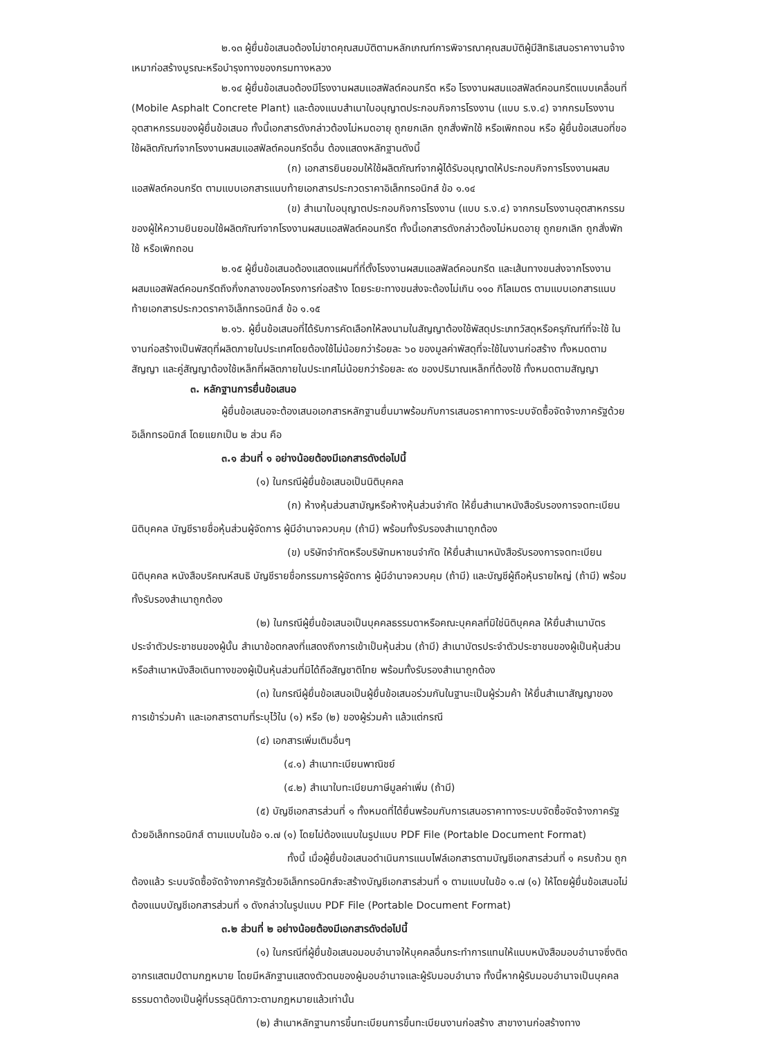๒.๑๓ ผู้ยื่นข้อเสนอต้องไม่ขาดคุณสมบัติตามหลักเกณฑ์การพิจารณาคุณสมบัติผู้มีสิทธิเสนอราคางานจ้างเหมาก่อสร้างบูรณะหรือบำรุงทางของกรมทางหลวง
๒.๑๔ ผู้ยื่นข้อเสนอต้องมีโรงงานผสมแอสฟัลต์คอนกรีต หรือ โรงงานผสมแอสฟัลต์คอนกรีตแบบเคลื่อนที่ (Mobile Asphalt Concrete Plant) และต้องแนบสำเนาใบอนุญาตประกอบกิจการโรงงาน (แบบ ร.ง.๔) จากกรมโรงงานอุตสาหกรรมของผู้ยื่นข้อเสนอ ทั้งนี้เอกสารดังกล่าวต้องไม่หมดอายุ ถูกยกเลิก ถูกสั่งพักใช้ หรือเพิกถอน หรือ ผู้ยื่นข้อเสนอที่ขอใช้ผลิตภัณฑ์จากโรงงานผสมแอสฟัลต์คอนกรีตอื่น ต้องแสดงหลักฐานดังนี้
(ก) เอกสารยินยอมให้ใช้ผลิตภัณฑ์จากผู้ได้รับอนุญาตให้ประกอบกิจการโรงงานผสมแอสฟัลต์คอนกรีต ตามแบบเอกสารแนบท้ายเอกสารประกวดราคาอิเล็กทรอนิกส์ ข้อ ๑.๑๔
(ข) สำเนาใบอนุญาตประกอบกิจการโรงงาน (แบบ ร.ง.๔) จากกรมโรงงานอุตสาหกรรมของผู้ให้ความยินยอมใช้ผลิตภัณฑ์จากโรงงานผสมแอสฟัลต์คอนกรีต ทั้งนี้เอกสารดังกล่าวต้องไม่หมดอายุ ถูกยกเลิก ถูกสั่งพักใช้ หรือเพิกถอน
๒.๑๕ ผู้ยื่นข้อเสนอต้องแสดงแผนที่ที่ตั้งโรงงานผสมแอสฟัลต์คอนกรีต และเส้นทางขนส่งจากโรงงานผสมแอสฟัลต์คอนกรีตถึงกึ่งกลางของโครงการก่อสร้าง โดยระยะทางขนส่งจะต้องไม่เกิน ๑๑๐ กิโลเมตร ตามแบบเอกสารแนบท้ายเอกสารประกวดราคาอิเล็กทรอนิกส์ ข้อ ๑.๑๕
๒.๑๖. ผู้ยื่นข้อเสนอที่ได้รับการคัดเลือกให้ลงนามในสัญญาต้องใช้พัสดุประเภทวัสดุหรือครุภัณฑ์ที่จะใช้ ในงานก่อสร้างเป็นพัสดุที่ผลิตภายในประเทศโดยต้องใช้ไม่น้อยกว่าร้อยละ ๖๐ ของมูลค่าพัสดุที่จะใช้ในงานก่อสร้าง ทั้งหมดตามสัญญา และคู่สัญญาต้องใช้เหล็กที่ผลิตภายในประเทศไม่น้อยกว่าร้อยละ ๙๐ ของปริมาณเหล็กที่ต้องใช้ ทั้งหมดตามสัญญา
๓. หลักฐานการยื่นข้อเสนอ
ผู้ยื่นข้อเสนอจะต้องเสนอเอกสารหลักฐานยื่นมาพร้อมกับการเสนอราคาทางระบบจัดซื้อจัดจ้างภาครัฐด้วยอิเล็กทรอนิกส์ โดยแยกเป็น ๒ ส่วน คือ
๓.๑ ส่วนที่ ๑ อย่างน้อยต้องมีเอกสารดังต่อไปนี้
(๑) ในกรณีผู้ยื่นข้อเสนอเป็นนิติบุคคล
(ก) ห้างหุ้นส่วนสามัญหรือห้างหุ้นส่วนจำกัด ให้ยื่นสำเนาหนังสือรับรองการจดทะเบียนนิติบุคคล บัญชีรายชื่อหุ้นส่วนผู้จัดการ ผู้มีอำนาจควบคุม (ถ้ามี) พร้อมทั้งรับรองสำเนาถูกต้อง
(ข) บริษัทจำกัดหรือบริษัทมหาชนจำกัด ให้ยื่นสำเนาหนังสือรับรองการจดทะเบียนนิติบุคคล หนังสือบริคณห์สนธิ บัญชีรายชื่อกรรมการผู้จัดการ ผู้มีอำนาจควบคุม (ถ้ามี) และบัญชีผู้ถือหุ้นรายใหญ่ (ถ้ามี) พร้อมทั้งรับรองสำเนาถูกต้อง
(๒) ในกรณีผู้ยื่นข้อเสนอเป็นบุคคลธรรมดาหรือคณะบุคคลที่มิใช่นิติบุคคล ให้ยื่นสำเนาบัตรประจำตัวประชาชนของผู้นั้น สำเนาข้อตกลงที่แสดงถึงการเข้าเป็นหุ้นส่วน (ถ้ามี) สำเนาบัตรประจำตัวประชาชนของผู้เป็นหุ้นส่วน หรือสำเนาหนังสือเดินทางของผู้เป็นหุ้นส่วนที่มิได้ถือสัญชาติไทย พร้อมทั้งรับรองสำเนาถูกต้อง
(๓) ในกรณีผู้ยื่นข้อเสนอเป็นผู้ยื่นข้อเสนอร่วมกันในฐานะเป็นผู้ร่วมค้า ให้ยื่นสำเนาสัญญาของการเข้าร่วมค้า และเอกสารตามที่ระบุไว้ใน (๑) หรือ (๒) ของผู้ร่วมค้า แล้วแต่กรณี
(๔) เอกสารเพิ่มเติมอื่นๆ
(๔.๑) สำเนาทะเบียนพาณิชย์
(๔.๒) สำเนาใบทะเบียนภาษีมูลค่าเพิ่ม (ถ้ามี)
(๕) บัญชีเอกสารส่วนที่ ๑ ทั้งหมดที่ได้ยื่นพร้อมกับการเสนอราคาทางระบบจัดซื้อจัดจ้างภาครัฐด้วยอิเล็กทรอนิกส์ ตามแบบในข้อ ๑.๗ (๑) โดยไม่ต้องแนบในรูปแบบ PDF File (Portable Document Format)
ทั้งนี้ เมื่อผู้ยื่นข้อเสนอดำเนินการแนบไฟล์เอกสารตามบัญชีเอกสารส่วนที่ ๑ ครบถ้วน ถูกต้องแล้ว ระบบจัดซื้อจัดจ้างภาครัฐด้วยอิเล็กทรอนิกส์จะสร้างบัญชีเอกสารส่วนที่ ๑ ตามแบบในข้อ ๑.๗ (๑) ให้โดยผู้ยื่นข้อเสนอไม่ต้องแนบบัญชีเอกสารส่วนที่ ๑ ดังกล่าวในรูปแบบ PDF File (Portable Document Format)
๓.๒ ส่วนที่ ๒ อย่างน้อยต้องมีเอกสารดังต่อไปนี้
(๑) ในกรณีที่ผู้ยื่นข้อเสนอมอบอำนาจให้บุคคลอื่นกระทำการแทนให้แนบหนังสือมอบอำนาจซึ่งติดอากรแสตมป์ตามกฎหมาย โดยมีหลักฐานแสดงตัวตนของผู้มอบอำนาจและผู้รับมอบอำนาจ ทั้งนี้หากผู้รับมอบอำนาจเป็นบุคคลธรรมดาต้องเป็นผู้ที่บรรลุนิติภาวะตามกฎหมายแล้วเท่านั้น
(๒) สำเนาหลักฐานการขึ้นทะเบียนการขึ้นทะเบียนงานก่อสร้าง สาขางานก่อสร้างทาง